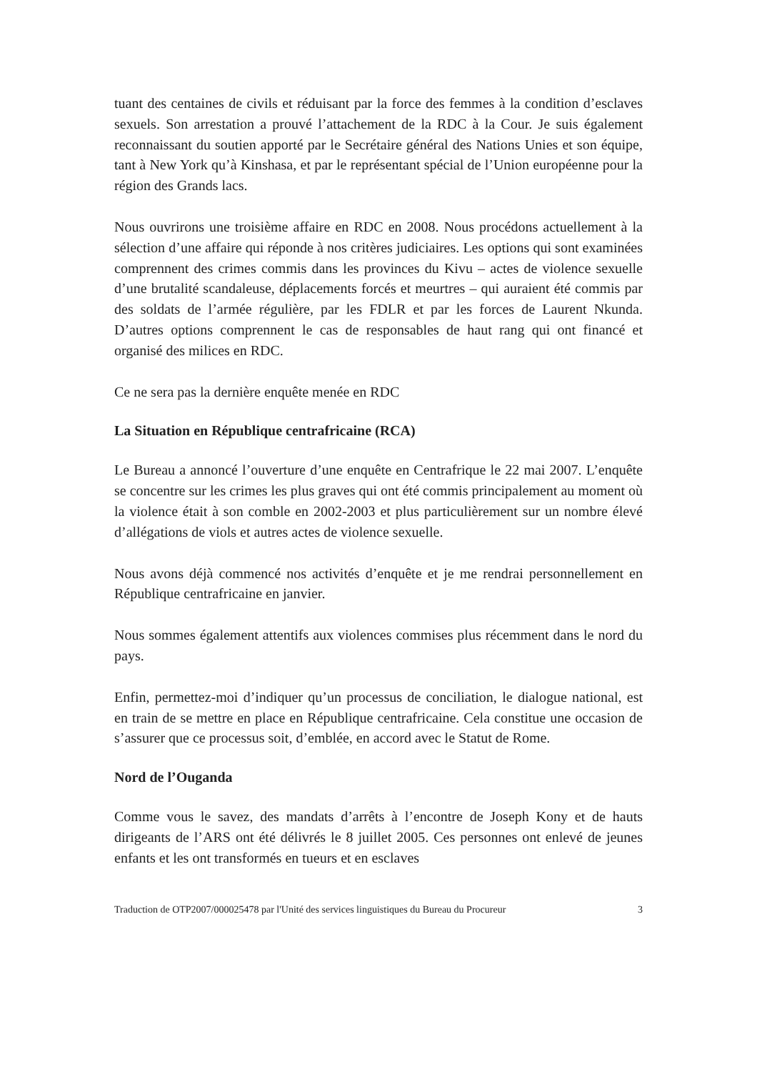tuant des centaines de civils et réduisant par la force des femmes à la condition d’esclaves sexuels. Son arrestation a prouvé l’attachement de la RDC à la Cour. Je suis également reconnaissant du soutien apporté par le Secrétaire général des Nations Unies et son équipe, tant à New York qu’à Kinshasa, et par le représentant spécial de l’Union européenne pour la région des Grands lacs.
Nous ouvrirons une troisième affaire en RDC en 2008. Nous procédons actuellement à la sélection d’une affaire qui réponde à nos critères judiciaires. Les options qui sont examinées comprennent des crimes commis dans les provinces du Kivu – actes de violence sexuelle d’une brutalité scandaleuse, déplacements forcés et meurtres – qui auraient été commis par des soldats de l’armée régulière, par les FDLR et par les forces de Laurent Nkunda. D’autres options comprennent le cas de responsables de haut rang qui ont financé et organisé des milices en RDC.
Ce ne sera pas la dernière enquête menée en RDC
La Situation en République centrafricaine (RCA)
Le Bureau a annoncé l’ouverture d’une enquête en Centrafrique le 22 mai 2007. L’enquête se concentre sur les crimes les plus graves qui ont été commis principalement au moment où la violence était à son comble en 2002-2003 et plus particulièrement sur un nombre élevé d’allégations de viols et autres actes de violence sexuelle.
Nous avons déjà commencé nos activités d’enquête et je me rendrai personnellement en République centrafricaine en janvier.
Nous sommes également attentifs aux violences commises plus récemment dans le nord du pays.
Enfin, permettez-moi d’indiquer qu’un processus de conciliation, le dialogue national, est en train de se mettre en place en République centrafricaine. Cela constitue une occasion de s’assurer que ce processus soit, d’emblée, en accord avec le Statut de Rome.
Nord de l’Ouganda
Comme vous le savez, des mandats d’arrêts à l’encontre de Joseph Kony et de hauts dirigeants de l’ARS ont été délivrés le 8 juillet 2005. Ces personnes ont enlevé de jeunes enfants et les ont transformés en tueurs et en esclaves
Traduction de OTP2007/000025478 par l'Unité des services linguistiques du Bureau du Procureur 3